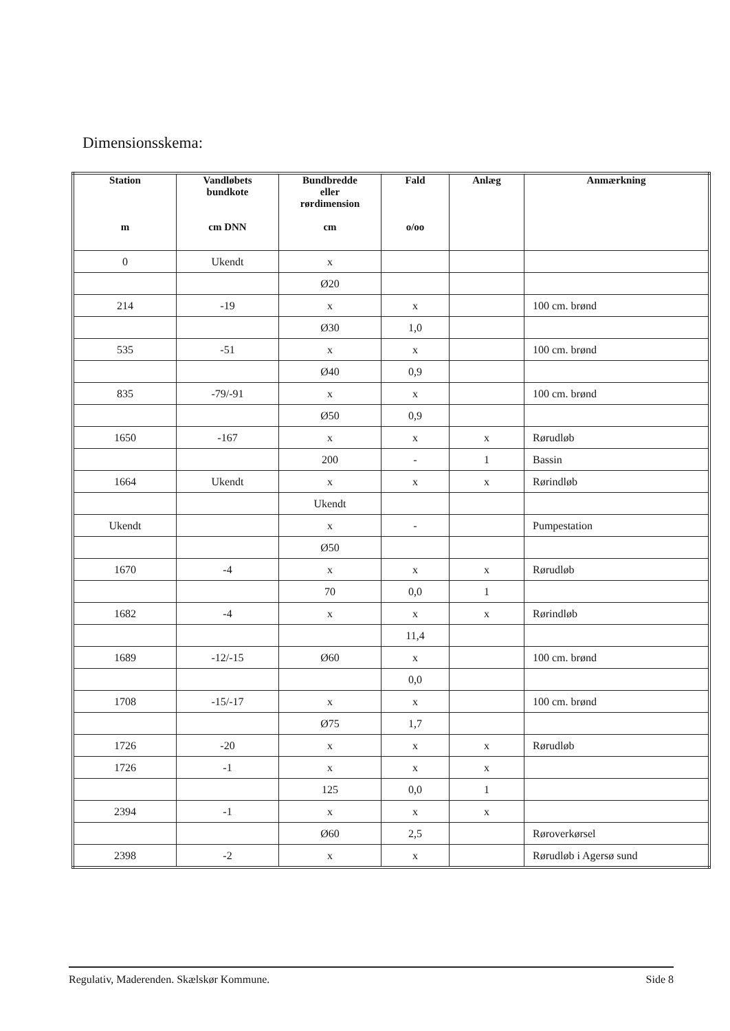Dimensionsskema:
| Station m | Vandløbets bundkote cm DNN | Bundbredde eller rørdimension cm | Fald o/oo | Anlæg | Anmærkning |
| --- | --- | --- | --- | --- | --- |
| 0 | Ukendt | x | | | |
| | | Ø20 | | | |
| 214 | -19 | x | x | | 100 cm. brønd |
| | | Ø30 | 1,0 | | |
| 535 | -51 | x | x | | 100 cm. brønd |
| | | Ø40 | 0,9 | | |
| 835 | -79/-91 | x | x | | 100 cm. brønd |
| | | Ø50 | 0,9 | | |
| 1650 | -167 | x | x | x | Rørudløb |
| | | 200 | - | 1 | Bassin |
| 1664 | Ukendt | x | x | x | Rørindløb |
| | | Ukendt | | | |
| Ukendt | | x | - | | Pumpestation |
| | | Ø50 | | | |
| 1670 | -4 | x | x | x | Rørudløb |
| | | 70 | 0,0 | 1 | |
| 1682 | -4 | x | x | x | Rørindløb |
| | | | 11,4 | | |
| 1689 | -12/-15 | Ø60 | x | | 100 cm. brønd |
| | | | 0,0 | | |
| 1708 | -15/-17 | x | x | | 100 cm. brønd |
| | | Ø75 | 1,7 | | |
| 1726 | -20 | x | x | x | Rørudløb |
| 1726 | -1 | x | x | x | |
| | | 125 | 0,0 | 1 | |
| 2394 | -1 | x | x | x | |
| | | Ø60 | 2,5 | | Røroverkørsel |
| 2398 | -2 | x | x | | Rørudløb i Agersø sund |
Regulativ, Maderenden. Skælskør Kommune. Side 8